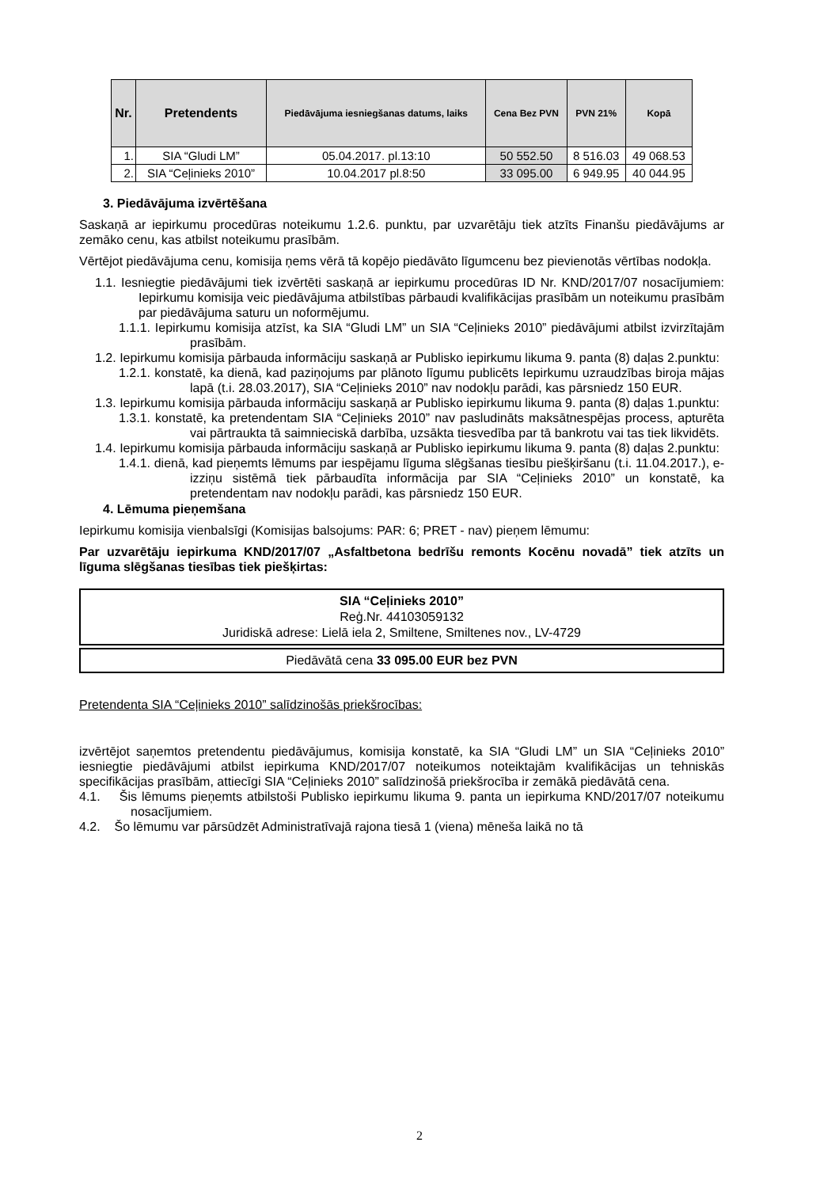| Nr. | Pretendents | Piedāvājuma iesniegšanas datums, laiks | Cena Bez PVN | PVN 21% | Kopā |
| --- | --- | --- | --- | --- | --- |
| 1. | SIA “Gludi LM” | 05.04.2017. pl.13:10 | 50 552.50 | 8 516.03 | 49 068.53 |
| 2. | SIA “Ceļinieks 2010” | 10.04.2017 pl.8:50 | 33 095.00 | 6 949.95 | 40 044.95 |
3. Piedāvājuma izvērtēšana
Saskaņā ar iepirkumu procedūras noteikumu 1.2.6. punktu, par uzvarētāju tiek atzīts Finanšu piedāvājums ar zemāko cenu, kas atbilst noteikumu prasībām.
Vērtējot piedāvājuma cenu, komisija ņems vērā tā kopējo piedāvāto līgumcenu bez pievienotās vērtības nodokļa.
1.1. Iesniegtie piedāvājumi tiek izvērtēti saskaņā ar iepirkumu procedūras ID Nr. KND/2017/07 nosacījumiem: Iepirkumu komisija veic piedāvājuma atbilstības pārbaudi kvalifikācijas prasībām un noteikumu prasībām par piedāvājuma saturu un noformējumu.
1.1.1. Iepirkumu komisija atzīst, ka SIA “Gludi LM” un SIA “Ceļinieks 2010” piedāvājumi atbilst izvirzītajām prasībām.
1.2. Iepirkumu komisija pārbauda informāciju saskaņā ar Publisko iepirkumu likuma 9. panta (8) daļas 2.punktu:
1.2.1. konstatē, ka dienā, kad paziņojums par plānoto līgumu publicēts Iepirkumu uzraudzības biroja mājas lapā (t.i. 28.03.2017), SIA “Ceļinieks 2010” nav nodokļu parādi, kas pārsniedz 150 EUR.
1.3. Iepirkumu komisija pārbauda informāciju saskaņā ar Publisko iepirkumu likuma 9. panta (8) daļas 1.punktu:
1.3.1. konstatē, ka pretendentam SIA “Ceļinieks 2010” nav pasludināts maksātnespējas process, apturēta vai pārtraukta tā saimnieciskā darbība, uzsākta tiesvedība par tā bankrotu vai tas tiek likvidēts.
1.4. Iepirkumu komisija pārbauda informāciju saskaņā ar Publisko iepirkumu likuma 9. panta (8) daļas 2.punktu:
1.4.1. dienā, kad pieņemts lēmums par iespējamu līguma slēgšanas tiesību piešķiršanu (t.i. 11.04.2017.), e-izziņu sistēmā tiek pārbaudīta informācija par SIA “Ceļinieks 2010” un konstatē, ka pretendentam nav nodokļu parādi, kas pārsniedz 150 EUR.
4. Lēmuma pieņemšana
Iepirkumu komisija vienbalsīgi (Komisijas balsojums: PAR: 6; PRET - nav) pieņem lēmumu:
Par uzvarētāju iepirkuma KND/2017/07 „Asfaltbetona bedrīšu remonts Kocēnu novadā” tiek atzīts un līguma slēgšanas tiesības tiek piešķirtas:
SIA “Ceļinieks 2010”
Reģ.Nr. 44103059132
Juridiskā adrese: Lielā iela 2, Smiltene, Smiltenes nov., LV-4729
Piedāvātā cena 33 095.00 EUR bez PVN
Pretendenta SIA “Ceļinieks 2010” salīdzinošās priekšrocības:
izvērtējot saņemtos pretendentu piedāvājumus, komisija konstatē, ka SIA “Gludi LM” un SIA “Ceļinieks 2010” iesniegtie piedāvājumi atbilst iepirkuma KND/2017/07 noteikumos noteiktajām kvalifikācijas un tehniskās specifikācijas prasībām, attiecīgi SIA “Ceļinieks 2010” salīdzinošā priekšrocība ir zemākā piedāvātā cena.
4.1. Šis lēmums pieņemts atbilstoši Publisko iepirkumu likuma 9. panta un iepirkuma KND/2017/07 noteikumu nosacījumiem.
4.2. Šo lēmumu var pārsūdzēt Administratīvajā rajona tiesā 1 (viena) mēneša laikā no tā
2